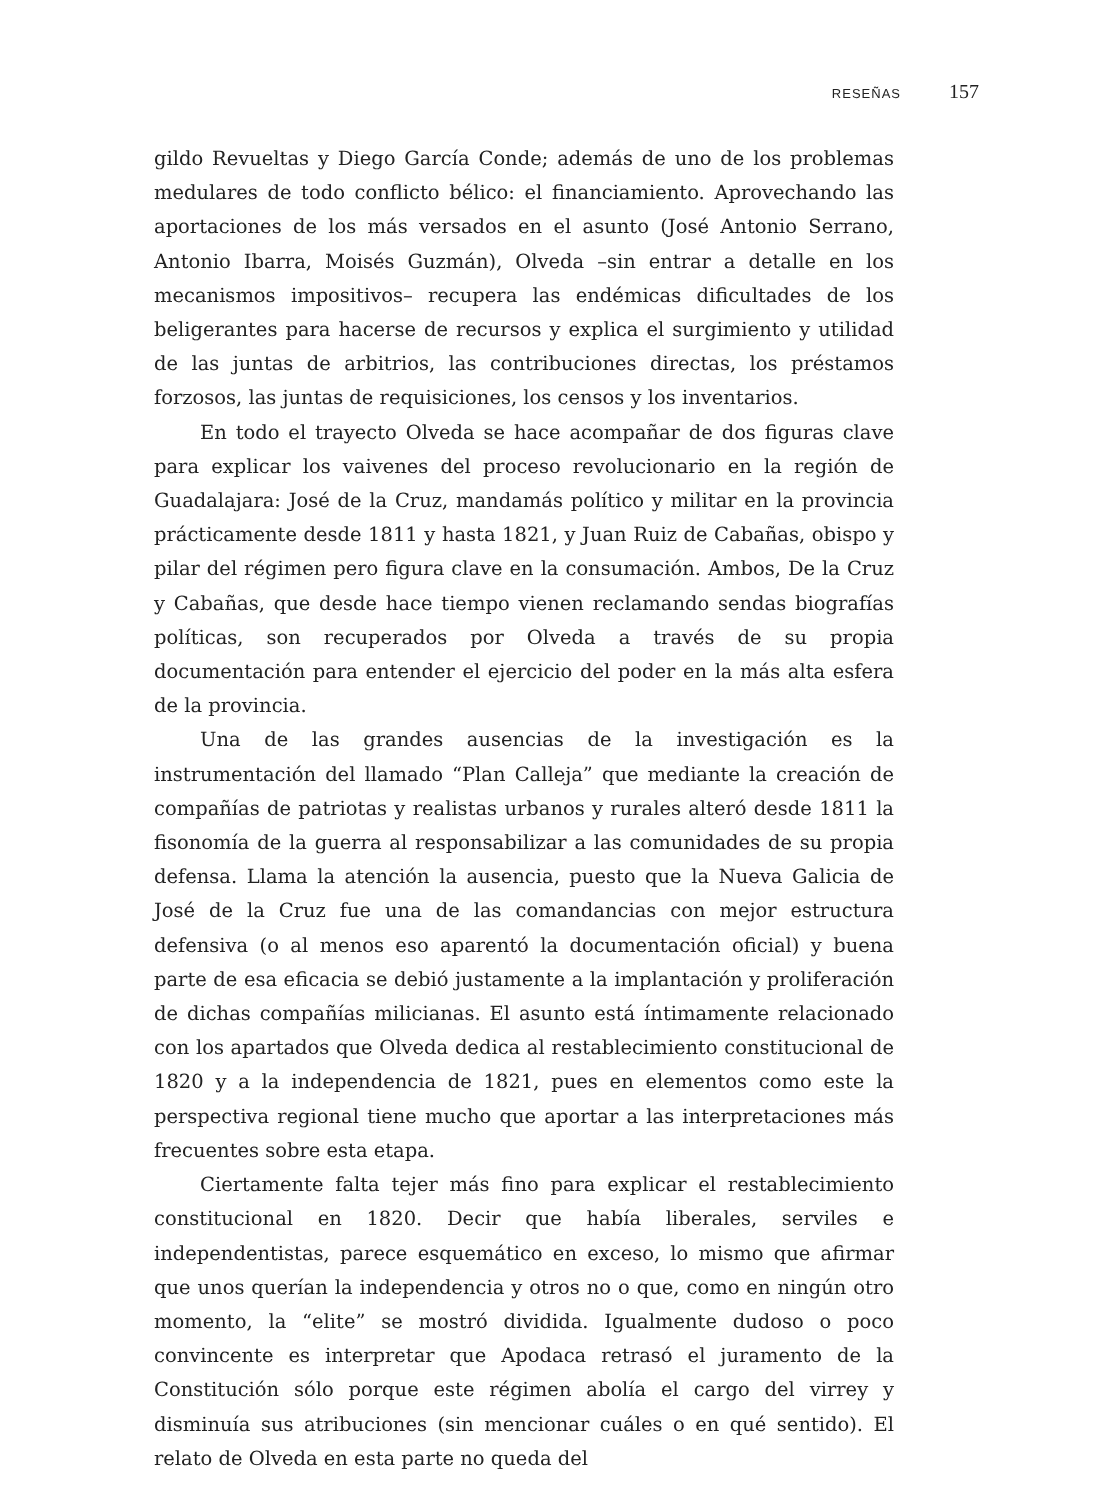RESEÑAS 157
gildo Revueltas y Diego García Conde; además de uno de los problemas medulares de todo conflicto bélico: el financiamiento. Aprovechando las aportaciones de los más versados en el asunto (José Antonio Serrano, Antonio Ibarra, Moisés Guzmán), Olveda –sin entrar a detalle en los mecanismos impositivos– recupera las endémicas dificultades de los beligerantes para hacerse de recursos y explica el surgimiento y utilidad de las juntas de arbitrios, las contribuciones directas, los préstamos forzosos, las juntas de requisiciones, los censos y los inventarios.
En todo el trayecto Olveda se hace acompañar de dos figuras clave para explicar los vaivenes del proceso revolucionario en la región de Guadalajara: José de la Cruz, mandamás político y militar en la provincia prácticamente desde 1811 y hasta 1821, y Juan Ruiz de Cabañas, obispo y pilar del régimen pero figura clave en la consumación. Ambos, De la Cruz y Cabañas, que desde hace tiempo vienen reclamando sendas biografías políticas, son recuperados por Olveda a través de su propia documentación para entender el ejercicio del poder en la más alta esfera de la provincia.
Una de las grandes ausencias de la investigación es la instrumentación del llamado “Plan Calleja” que mediante la creación de compañías de patriotas y realistas urbanos y rurales alteró desde 1811 la fisonomía de la guerra al responsabilizar a las comunidades de su propia defensa. Llama la atención la ausencia, puesto que la Nueva Galicia de José de la Cruz fue una de las comandancias con mejor estructura defensiva (o al menos eso aparentó la documentación oficial) y buena parte de esa eficacia se debió justamente a la implantación y proliferación de dichas compañías milicianas. El asunto está íntimamente relacionado con los apartados que Olveda dedica al restablecimiento constitucional de 1820 y a la independencia de 1821, pues en elementos como este la perspectiva regional tiene mucho que aportar a las interpretaciones más frecuentes sobre esta etapa.
Ciertamente falta tejer más fino para explicar el restablecimiento constitucional en 1820. Decir que había liberales, serviles e independentistas, parece esquemático en exceso, lo mismo que afirmar que unos querían la independencia y otros no o que, como en ningún otro momento, la “elite” se mostró dividida. Igualmente dudoso o poco convincente es interpretar que Apodaca retrasó el juramento de la Constitución sólo porque este régimen abolía el cargo del virrey y disminuía sus atribuciones (sin mencionar cuáles o en qué sentido). El relato de Olveda en esta parte no queda del